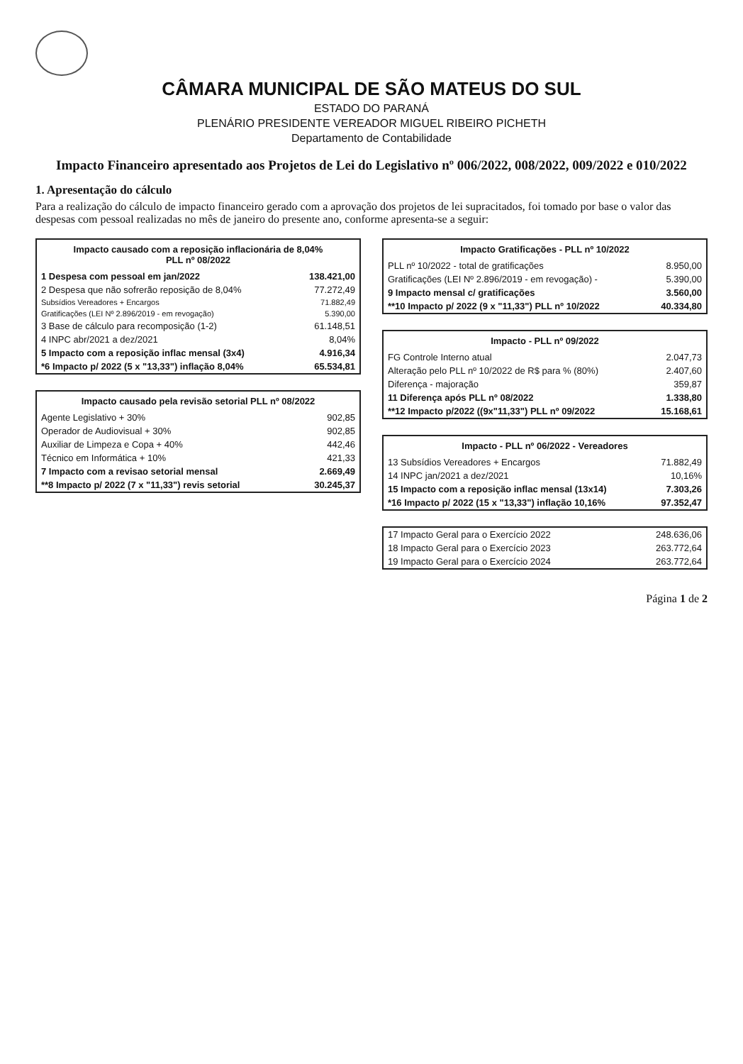CÂMARA MUNICIPAL DE SÃO MATEUS DO SUL
ESTADO DO PARANÁ
PLENÁRIO PRESIDENTE VEREADOR MIGUEL RIBEIRO PICHETH
Departamento de Contabilidade
Impacto Financeiro apresentado aos Projetos de Lei do Legislativo nº 006/2022, 008/2022, 009/2022 e 010/2022
1. Apresentação do cálculo
Para a realização do cálculo de impacto financeiro gerado com a aprovação dos projetos de lei supracitados, foi tomado por base o valor das despesas com pessoal realizadas no mês de janeiro do presente ano, conforme apresenta-se a seguir:
| Impacto causado com a reposição inflacionária de 8,04% PLL nº 08/2022 | |
| --- | --- |
| 1 Despesa com pessoal em jan/2022 | 138.421,00 |
| 2 Despesa que não sofrerão reposição de 8,04% | 77.272,49 |
| Subsídios Vereadores + Encargos | 71.882,49 |
| Gratificações (LEI Nº 2.896/2019 - em revogação) | 5.390,00 |
| 3 Base de cálculo para recomposição (1-2) | 61.148,51 |
| 4 INPC abr/2021 a dez/2021 | 8,04% |
| 5 Impacto com a reposição inflac mensal (3x4) | 4.916,34 |
| *6 Impacto p/ 2022 (5 x "13,33") inflação 8,04% | 65.534,81 |
| Impacto causado pela revisão setorial PLL nº 08/2022 | |
| --- | --- |
| Agente Legislativo + 30% | 902,85 |
| Operador de Audiovisual + 30% | 902,85 |
| Auxiliar de Limpeza e Copa + 40% | 442,46 |
| Técnico em Informática + 10% | 421,33 |
| 7 Impacto com a revisao setorial mensal | 2.669,49 |
| **8 Impacto p/ 2022 (7 x "11,33") revis setorial | 30.245,37 |
| Impacto Gratificações - PLL nº 10/2022 | |
| --- | --- |
| PLL nº 10/2022 - total de gratificações | 8.950,00 |
| Gratificações (LEI Nº 2.896/2019 - em revogação) - | 5.390,00 |
| 9 Impacto mensal c/ gratificações | 3.560,00 |
| **10 Impacto p/ 2022 (9 x "11,33") PLL nº 10/2022 | 40.334,80 |
| Impacto - PLL nº 09/2022 | |
| --- | --- |
| FG Controle Interno atual | 2.047,73 |
| Alteração pelo PLL nº 10/2022 de R$ para % (80%) | 2.407,60 |
| Diferença - majoração | 359,87 |
| 11 Diferença após PLL nº 08/2022 | 1.338,80 |
| **12 Impacto p/2022 ((9x"11,33") PLL nº 09/2022 | 15.168,61 |
| Impacto - PLL nº 06/2022 - Vereadores | |
| --- | --- |
| 13 Subsídios Vereadores + Encargos | 71.882,49 |
| 14 INPC jan/2021 a dez/2021 | 10,16% |
| 15 Impacto com a reposição inflac mensal (13x14) | 7.303,26 |
| *16 Impacto p/ 2022 (15 x "13,33") inflação 10,16% | 97.352,47 |
| 17 Impacto Geral para o Exercício 2022 | 248.636,06 |
| 18 Impacto Geral para o Exercício 2023 | 263.772,64 |
| 19 Impacto Geral para o Exercício 2024 | 263.772,64 |
Página 1 de 2